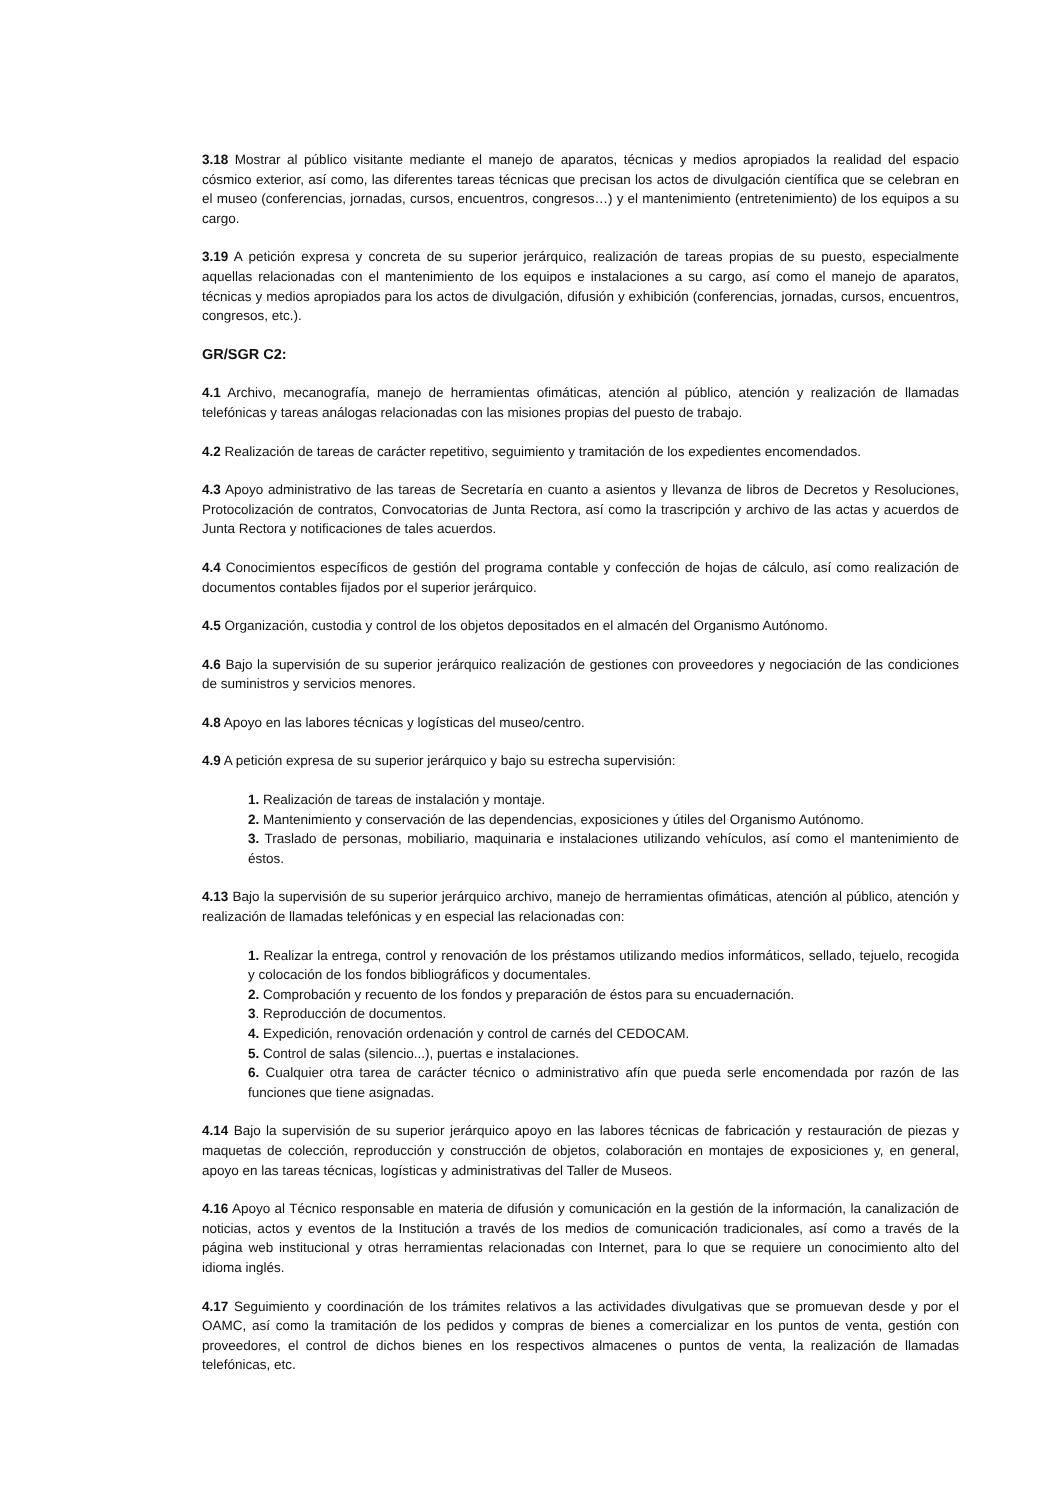3.18 Mostrar al público visitante mediante el manejo de aparatos, técnicas y medios apropiados la realidad del espacio cósmico exterior, así como, las diferentes tareas técnicas que precisan los actos de divulgación científica que se celebran en el museo (conferencias, jornadas, cursos, encuentros, congresos…) y el mantenimiento (entretenimiento) de los equipos a su cargo.
3.19 A petición expresa y concreta de su superior jerárquico, realización de tareas propias de su puesto, especialmente aquellas relacionadas con el mantenimiento de los equipos e instalaciones a su cargo, así como el manejo de aparatos, técnicas y medios apropiados para los actos de divulgación, difusión y exhibición (conferencias, jornadas, cursos, encuentros, congresos, etc.).
GR/SGR C2:
4.1 Archivo, mecanografía, manejo de herramientas ofimáticas, atención al público, atención y realización de llamadas telefónicas y tareas análogas relacionadas con las misiones propias del puesto de trabajo.
4.2 Realización de tareas de carácter repetitivo, seguimiento y tramitación de los expedientes encomendados.
4.3 Apoyo administrativo de las tareas de Secretaría en cuanto a asientos y llevanza de libros de Decretos y Resoluciones, Protocolización de contratos, Convocatorias de Junta Rectora, así como la trascripción y archivo de las actas y acuerdos de Junta Rectora y notificaciones de tales acuerdos.
4.4 Conocimientos específicos de gestión del programa contable y confección de hojas de cálculo, así como realización de documentos contables fijados por el superior jerárquico.
4.5 Organización, custodia y control de los objetos depositados en el almacén del Organismo Autónomo.
4.6 Bajo la supervisión de su superior jerárquico realización de gestiones con proveedores y negociación de las condiciones de suministros y servicios menores.
4.8 Apoyo en las labores técnicas y logísticas del museo/centro.
4.9 A petición expresa de su superior jerárquico y bajo su estrecha supervisión:
1. Realización de tareas de instalación y montaje.
2. Mantenimiento y conservación de las dependencias, exposiciones y útiles del Organismo Autónomo.
3. Traslado de personas, mobiliario, maquinaria e instalaciones utilizando vehículos, así como el mantenimiento de éstos.
4.13 Bajo la supervisión de su superior jerárquico archivo, manejo de herramientas ofimáticas, atención al público, atención y realización de llamadas telefónicas y en especial las relacionadas con:
1. Realizar la entrega, control y renovación de los préstamos utilizando medios informáticos, sellado, tejuelo, recogida y colocación de los fondos bibliográficos y documentales.
2. Comprobación y recuento de los fondos y preparación de éstos para su encuadernación.
3. Reproducción de documentos.
4. Expedición, renovación ordenación y control de carnés del CEDOCAM.
5. Control de salas (silencio...), puertas e instalaciones.
6. Cualquier otra tarea de carácter técnico o administrativo afín que pueda serle encomendada por razón de las funciones que tiene asignadas.
4.14 Bajo la supervisión de su superior jerárquico apoyo en las labores técnicas de fabricación y restauración de piezas y maquetas de colección, reproducción y construcción de objetos, colaboración en montajes de exposiciones y, en general, apoyo en las tareas técnicas, logísticas y administrativas del Taller de Museos.
4.16 Apoyo al Técnico responsable en materia de difusión y comunicación en la gestión de la información, la canalización de noticias, actos y eventos de la Institución a través de los medios de comunicación tradicionales, así como a través de la página web institucional y otras herramientas relacionadas con Internet, para lo que se requiere un conocimiento alto del idioma inglés.
4.17 Seguimiento y coordinación de los trámites relativos a las actividades divulgativas que se promuevan desde y por el OAMC, así como la tramitación de los pedidos y compras de bienes a comercializar en los puntos de venta, gestión con proveedores, el control de dichos bienes en los respectivos almacenes o puntos de venta, la realización de llamadas telefónicas, etc.